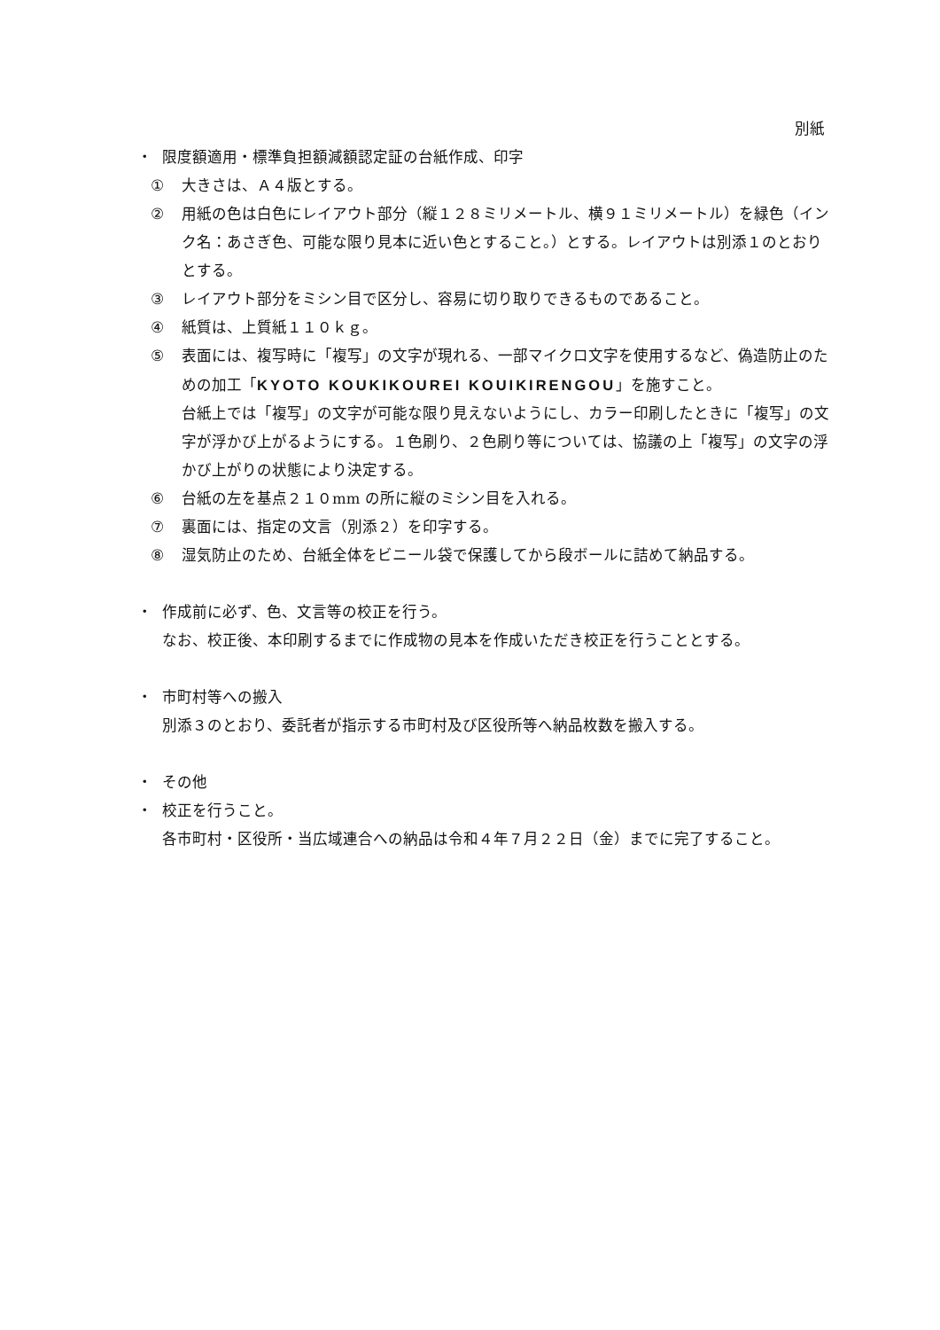別紙
・ 限度額適用・標準負担額減額認定証の台紙作成、印字
① 大きさは、Ａ４版とする。
② 用紙の色は白色にレイアウト部分（縦１２８ミリメートル、横９１ミリメートル）を緑色（インク名：あさぎ色、可能な限り見本に近い色とすること。）とする。レイアウトは別添１のとおりとする。
③ レイアウト部分をミシン目で区分し、容易に切り取りできるものであること。
④ 紙質は、上質紙１１０ｋｇ。
⑤ 表面には、複写時に「複写」の文字が現れる、一部マイクロ文字を使用するなど、偽造防止のための加工「KYOTO KOUKIKOUREI KOUIKIRENGOU」を施すこと。
台紙上では「複写」の文字が可能な限り見えないようにし、カラー印刷したときに「複写」の文字が浮かび上がるようにする。１色刷り、２色刷り等については、協議の上「複写」の文字の浮かび上がりの状態により決定する。
⑥ 台紙の左を基点２１０mm の所に縦のミシン目を入れる。
⑦ 裏面には、指定の文言（別添２）を印字する。
⑧ 湿気防止のため、台紙全体をビニール袋で保護してから段ボールに詰めて納品する。
・ 作成前に必ず、色、文言等の校正を行う。
なお、校正後、本印刷するまでに作成物の見本を作成いただき校正を行うこととする。
・ 市町村等への搬入
別添３のとおり、委託者が指示する市町村及び区役所等へ納品枚数を搬入する。
・ その他
・ 校正を行うこと。
各市町村・区役所・当広域連合への納品は令和４年７月２２日（金）までに完了すること。